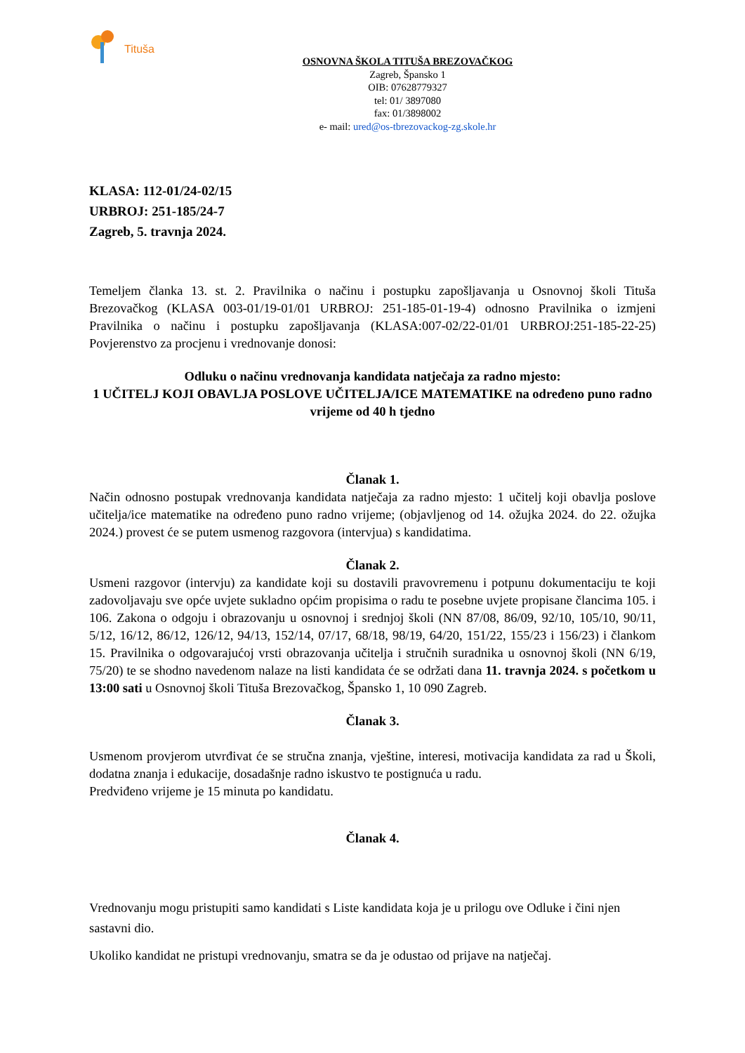Tituša
OSNOVNA ŠKOLA TITUŠA BREZOVAČKOG
Zagreb, Špansko 1
OIB: 07628779327
tel: 01/ 3897080
fax: 01/3898002
e- mail: ured@os-tbrezovackog-zg.skole.hr
KLASA: 112-01/24-02/15
URBROJ: 251-185/24-7
Zagreb, 5. travnja 2024.
Temeljem članka 13. st. 2. Pravilnika o načinu i postupku zapošljavanja u Osnovnoj školi Tituša Brezovačkog (KLASA 003-01/19-01/01 URBROJ: 251-185-01-19-4) odnosno Pravilnika o izmjeni Pravilnika o načinu i postupku zapošljavanja (KLASA:007-02/22-01/01 URBROJ:251-185-22-25) Povjerenstvo za procjenu i vrednovanje donosi:
Odluku o načinu vrednovanja kandidata natječaja za radno mjesto:
1 UČITELJ KOJI OBAVLJA POSLOVE UČITELJA/ICE MATEMATIKE na određeno puno radno vrijeme od 40 h tjedno
Članak 1.
Način odnosno postupak vrednovanja kandidata natječaja za radno mjesto: 1 učitelj koji obavlja poslove učitelja/ice matematike na određeno puno radno vrijeme; (objavljenog od 14. ožujka 2024. do 22. ožujka 2024.) provest će se putem usmenog razgovora (intervjua) s kandidatima.
Članak 2.
Usmeni razgovor (intervju) za kandidate koji su dostavili pravovremenu i potpunu dokumentaciju te koji zadovoljavaju sve opće uvjete sukladno općim propisima o radu te posebne uvjete propisane člancima 105. i 106. Zakona o odgoju i obrazovanju u osnovnoj i srednjoj školi (NN 87/08, 86/09, 92/10, 105/10, 90/11, 5/12, 16/12, 86/12, 126/12, 94/13, 152/14, 07/17, 68/18, 98/19, 64/20, 151/22, 155/23 i 156/23) i člankom 15. Pravilnika o odgovarajućoj vrsti obrazovanja učitelja i stručnih suradnika u osnovnoj školi (NN 6/19, 75/20) te se shodno navedenom nalaze na listi kandidata će se održati dana 11. travnja 2024. s početkom u 13:00 sati u Osnovnoj školi Tituša Brezovačkog, Špansko 1, 10 090 Zagreb.
Članak 3.
Usmenom provjerom utvrđivat će se stručna znanja, vještine, interesi, motivacija kandidata za rad u Školi, dodatna znanja i edukacije, dosadašnje radno iskustvo te postignuća u radu.
Predviđeno vrijeme je 15 minuta po kandidatu.
Članak 4.
Vrednovanju mogu pristupiti samo kandidati s Liste kandidata koja je u prilogu ove Odluke i čini njen sastavni dio.
Ukoliko kandidat ne pristupi vrednovanju, smatra se da je odustao od prijave na natječaj.